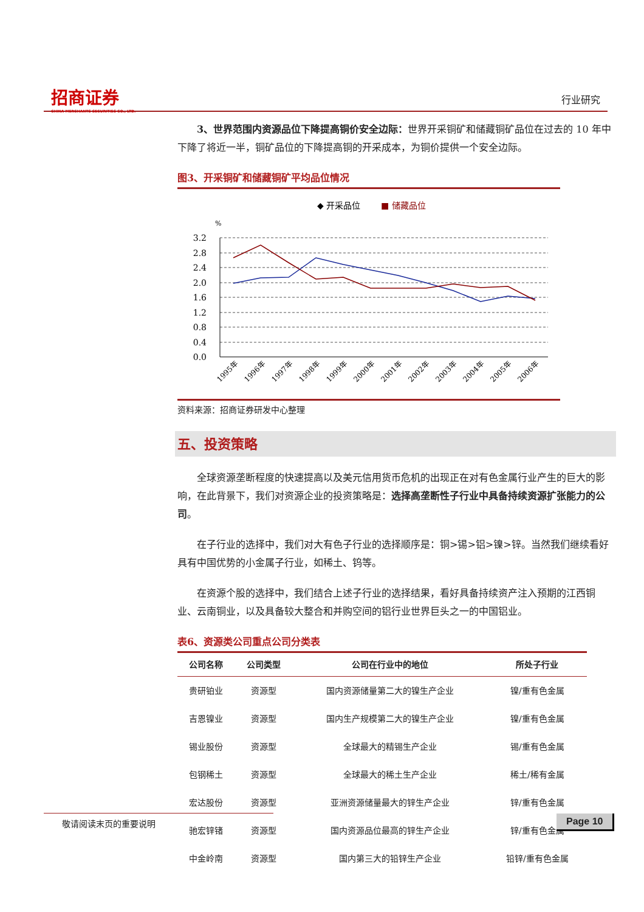招商证券
CHINA MERCHANTS SECURITIES CO., LTD.
行业研究
3、世界范围内资源品位下降提高铜价安全边际：世界开采铜矿和储藏铜矿品位在过去的 10 年中下降了将近一半，铜矿品位的下降提高铜的开采成本，为铜价提供一个安全边际。
图3、开采铜矿和储藏铜矿平均品位情况
◆ 开采品位
■ 储藏品位
%
3.2
2.8
2.4
2.0
1.6
1.2
0.8
0.4
0.0
1995年
1996年
1997年
1998年
1999年
2000年
2001年
2002年
2003年
2004年
2005年
2006年
资料来源：招商证券研发中心整理
五、投资策略
全球资源垄断程度的快速提高以及美元信用货币危机的出现正在对有色金属行业产生的巨大的影响，在此背景下，我们对资源企业的投资策略是：选择高垄断性子行业中具备持续资源扩张能力的公司。
在子行业的选择中，我们对大有色子行业的选择顺序是：铜>锡>铝>镍>锌。当然我们继续看好具有中国优势的小金属子行业，如稀土、钨等。
在资源个股的选择中，我们结合上述子行业的选择结果，看好具备持续资产注入预期的江西铜业、云南铜业，以及具备较大整合和并购空间的铝行业世界巨头之一的中国铝业。
表6、资源类公司重点公司分类表
| 公司名称 | 公司类型 | 公司在行业中的地位 | 所处子行业 |
| --- | --- | --- | --- |
| 贵研铂业 | 资源型 | 国内资源储量第二大的镍生产企业 | 镍/重有色金属 |
| 吉恩镍业 | 资源型 | 国内生产规模第二大的镍生产企业 | 镍/重有色金属 |
| 锡业股份 | 资源型 | 全球最大的精锡生产企业 | 锡/重有色金属 |
| 包钢稀土 | 资源型 | 全球最大的稀土生产企业 | 稀土/稀有金属 |
| 宏达股份 | 资源型 | 亚洲资源储量最大的锌生产企业 | 锌/重有色金属 |
| 驰宏锌锗 | 资源型 | 国内资源品位最高的锌生产企业 | 锌/重有色金属 |
| 中金岭南 | 资源型 | 国内第三大的铅锌生产企业 | 铅锌/重有色金属 |
敬请阅读末页的重要说明 Page 10